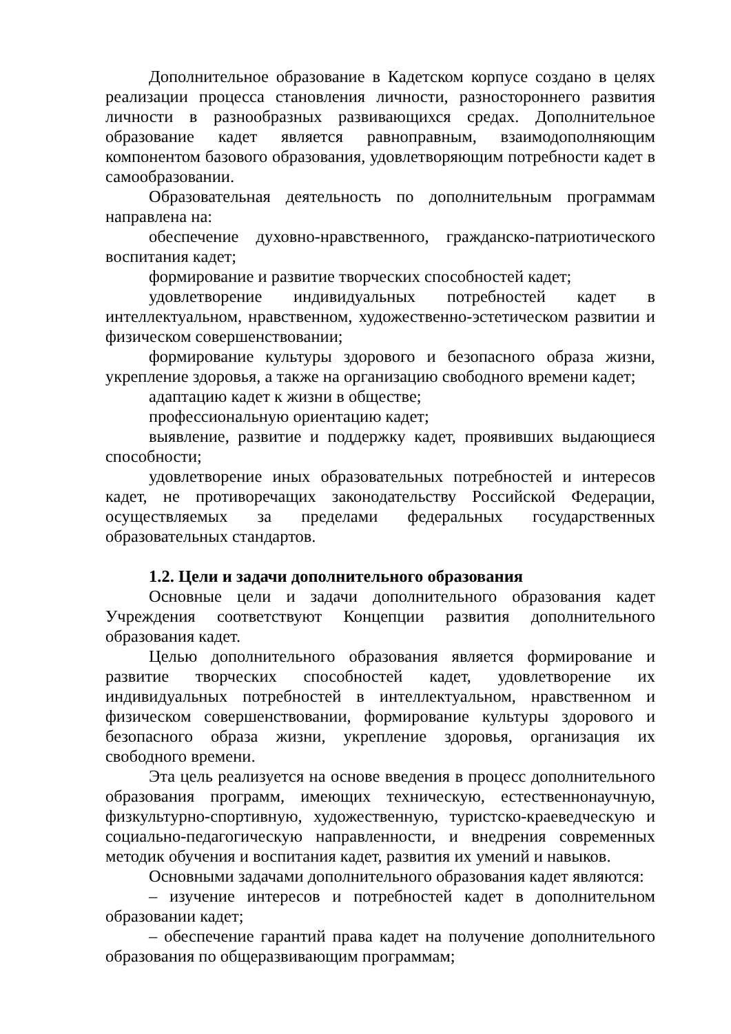Дополнительное образование в Кадетском корпусе создано в целях реализации процесса становления личности, разностороннего развития личности в разнообразных развивающихся средах. Дополнительное образование кадет является равноправным, взаимодополняющим компонентом базового образования, удовлетворяющим потребности кадет в самообразовании.
Образовательная деятельность по дополнительным программам направлена на:
обеспечение духовно-нравственного, гражданско-патриотического воспитания кадет;
формирование и развитие творческих способностей кадет;
удовлетворение индивидуальных потребностей кадет в интеллектуальном, нравственном, художественно-эстетическом развитии и физическом совершенствовании;
формирование культуры здорового и безопасного образа жизни, укрепление здоровья, а также на организацию свободного времени кадет;
адаптацию кадет к жизни в обществе;
профессиональную ориентацию кадет;
выявление, развитие и поддержку кадет, проявивших выдающиеся способности;
удовлетворение иных образовательных потребностей и интересов кадет, не противоречащих законодательству Российской Федерации, осуществляемых за пределами федеральных государственных образовательных стандартов.
1.2. Цели и задачи дополнительного образования
Основные цели и задачи дополнительного образования кадет Учреждения соответствуют Концепции развития дополнительного образования кадет.
Целью дополнительного образования является формирование и развитие творческих способностей кадет, удовлетворение их индивидуальных потребностей в интеллектуальном, нравственном и физическом совершенствовании, формирование культуры здорового и безопасного образа жизни, укрепление здоровья, организация их свободного времени.
Эта цель реализуется на основе введения в процесс дополнительного образования программ, имеющих техническую, естественнонаучную, физкультурно-спортивную, художественную, туристско-краеведческую и социально-педагогическую направленности, и внедрения современных методик обучения и воспитания кадет, развития их умений и навыков.
Основными задачами дополнительного образования кадет являются:
– изучение интересов и потребностей кадет в дополнительном образовании кадет;
– обеспечение гарантий права кадет на получение дополнительного образования по общеразвивающим программам;